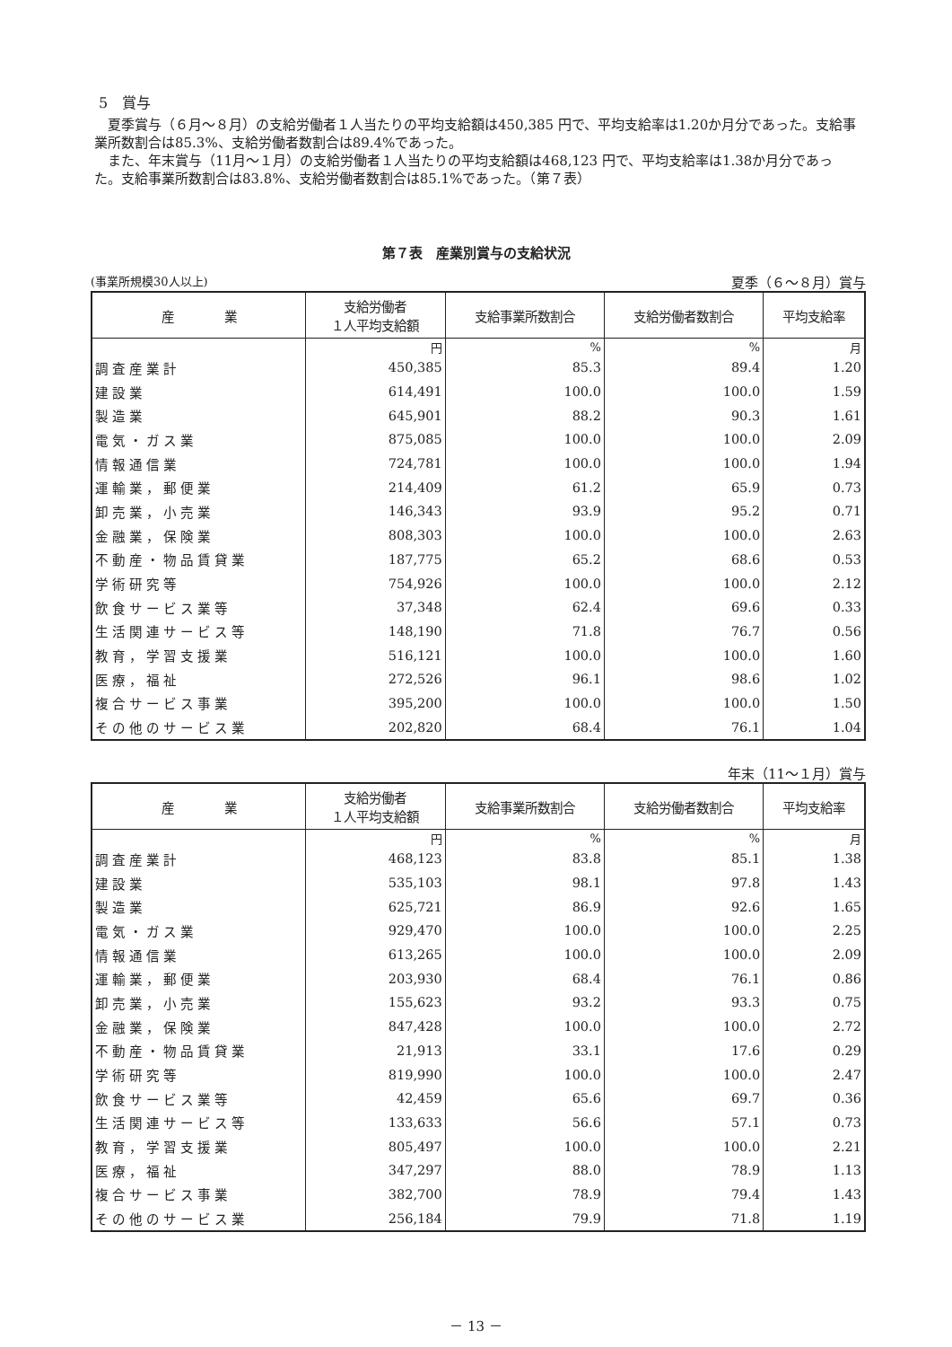5　賞与
夏季賞与（６月～８月）の支給労働者１人当たりの平均支給額は450,385 円で、平均支給率は1.20か月分であった。支給事業所数割合は85.3%、支給労働者数割合は89.4%であった。
また、年末賞与（11月～１月）の支給労働者１人当たりの平均支給額は468,123 円で、平均支給率は1.38か月分であった。支給事業所数割合は83.8%、支給労働者数割合は85.1%であった。（第７表）
第７表　産業別賞与の支給状況
(事業所規模30人以上) 夏季（６～８月）賞与
| 産 業 | 支給労働者 １人平均支給額 | 支給事業所数割合 | 支給労働者数割合 | 平均支給率 |
| --- | --- | --- | --- | --- |
| | 円 | % | % | 月 |
| 調査産業計 | 450,385 | 85.3 | 89.4 | 1.20 |
| 建設業 | 614,491 | 100.0 | 100.0 | 1.59 |
| 製造業 | 645,901 | 88.2 | 90.3 | 1.61 |
| 電気・ガス業 | 875,085 | 100.0 | 100.0 | 2.09 |
| 情報通信業 | 724,781 | 100.0 | 100.0 | 1.94 |
| 運輸業，郵便業 | 214,409 | 61.2 | 65.9 | 0.73 |
| 卸売業，小売業 | 146,343 | 93.9 | 95.2 | 0.71 |
| 金融業，保険業 | 808,303 | 100.0 | 100.0 | 2.63 |
| 不動産・物品賃貸業 | 187,775 | 65.2 | 68.6 | 0.53 |
| 学術研究等 | 754,926 | 100.0 | 100.0 | 2.12 |
| 飲食サービス業等 | 37,348 | 62.4 | 69.6 | 0.33 |
| 生活関連サービス等 | 148,190 | 71.8 | 76.7 | 0.56 |
| 教育，学習支援業 | 516,121 | 100.0 | 100.0 | 1.60 |
| 医療，福祉 | 272,526 | 96.1 | 98.6 | 1.02 |
| 複合サービス事業 | 395,200 | 100.0 | 100.0 | 1.50 |
| その他のサービス業 | 202,820 | 68.4 | 76.1 | 1.04 |
年末（11～１月）賞与
| 産 業 | 支給労働者 １人平均支給額 | 支給事業所数割合 | 支給労働者数割合 | 平均支給率 |
| --- | --- | --- | --- | --- |
| | 円 | % | % | 月 |
| 調査産業計 | 468,123 | 83.8 | 85.1 | 1.38 |
| 建設業 | 535,103 | 98.1 | 97.8 | 1.43 |
| 製造業 | 625,721 | 86.9 | 92.6 | 1.65 |
| 電気・ガス業 | 929,470 | 100.0 | 100.0 | 2.25 |
| 情報通信業 | 613,265 | 100.0 | 100.0 | 2.09 |
| 運輸業，郵便業 | 203,930 | 68.4 | 76.1 | 0.86 |
| 卸売業，小売業 | 155,623 | 93.2 | 93.3 | 0.75 |
| 金融業，保険業 | 847,428 | 100.0 | 100.0 | 2.72 |
| 不動産・物品賃貸業 | 21,913 | 33.1 | 17.6 | 0.29 |
| 学術研究等 | 819,990 | 100.0 | 100.0 | 2.47 |
| 飲食サービス業等 | 42,459 | 65.6 | 69.7 | 0.36 |
| 生活関連サービス等 | 133,633 | 56.6 | 57.1 | 0.73 |
| 教育，学習支援業 | 805,497 | 100.0 | 100.0 | 2.21 |
| 医療，福祉 | 347,297 | 88.0 | 78.9 | 1.13 |
| 複合サービス事業 | 382,700 | 78.9 | 79.4 | 1.43 |
| その他のサービス業 | 256,184 | 79.9 | 71.8 | 1.19 |
－ 13 －